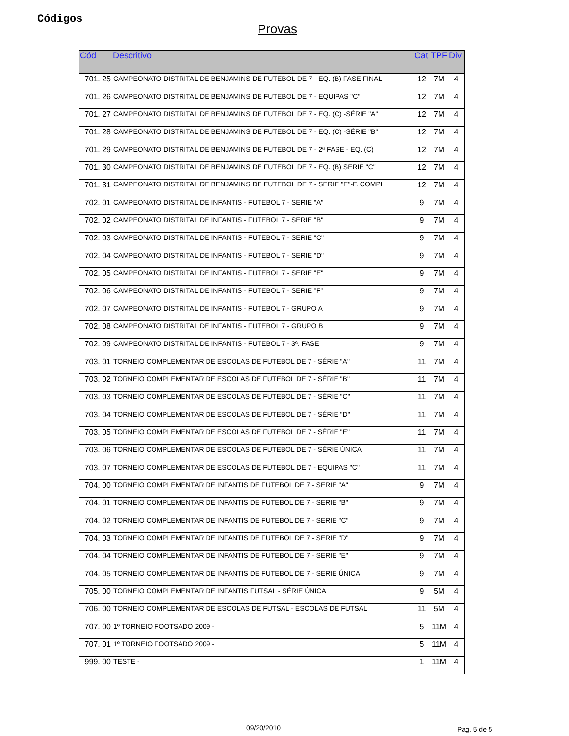Códigos
Provas
| Cód | Descritivo | Cat | TPF | Div |
| --- | --- | --- | --- | --- |
| 701. 25 | CAMPEONATO DISTRITAL DE BENJAMINS DE FUTEBOL DE 7 - EQ. (B) FASE FINAL | 12 | 7M | 4 |
| 701. 26 | CAMPEONATO DISTRITAL DE BENJAMINS DE FUTEBOL DE 7 - EQUIPAS "C" | 12 | 7M | 4 |
| 701. 27 | CAMPEONATO DISTRITAL DE BENJAMINS DE FUTEBOL DE 7 - EQ. (C) -SÉRIE "A" | 12 | 7M | 4 |
| 701. 28 | CAMPEONATO DISTRITAL DE BENJAMINS DE FUTEBOL DE 7 - EQ. (C) -SÉRIE "B" | 12 | 7M | 4 |
| 701. 29 | CAMPEONATO DISTRITAL DE BENJAMINS DE FUTEBOL DE 7 - 2ª FASE - EQ. (C) | 12 | 7M | 4 |
| 701. 30 | CAMPEONATO DISTRITAL DE BENJAMINS DE FUTEBOL DE 7 - EQ. (B) SERIE "C" | 12 | 7M | 4 |
| 701. 31 | CAMPEONATO DISTRITAL DE BENJAMINS DE FUTEBOL DE 7 - SERIE "E"-F. COMPL | 12 | 7M | 4 |
| 702. 01 | CAMPEONATO DISTRITAL DE INFANTIS - FUTEBOL 7 - SERIE "A" | 9 | 7M | 4 |
| 702. 02 | CAMPEONATO DISTRITAL DE INFANTIS - FUTEBOL 7 - SERIE "B" | 9 | 7M | 4 |
| 702. 03 | CAMPEONATO DISTRITAL DE INFANTIS - FUTEBOL 7 - SERIE "C" | 9 | 7M | 4 |
| 702. 04 | CAMPEONATO DISTRITAL DE INFANTIS - FUTEBOL 7 - SERIE "D" | 9 | 7M | 4 |
| 702. 05 | CAMPEONATO DISTRITAL DE INFANTIS - FUTEBOL 7 - SERIE "E" | 9 | 7M | 4 |
| 702. 06 | CAMPEONATO DISTRITAL DE INFANTIS - FUTEBOL 7 - SERIE "F" | 9 | 7M | 4 |
| 702. 07 | CAMPEONATO DISTRITAL DE INFANTIS - FUTEBOL 7 - GRUPO A | 9 | 7M | 4 |
| 702. 08 | CAMPEONATO DISTRITAL DE INFANTIS - FUTEBOL 7 - GRUPO B | 9 | 7M | 4 |
| 702. 09 | CAMPEONATO DISTRITAL DE INFANTIS - FUTEBOL 7 - 3ª. FASE | 9 | 7M | 4 |
| 703. 01 | TORNEIO COMPLEMENTAR DE ESCOLAS DE FUTEBOL DE 7 - SÉRIE "A" | 11 | 7M | 4 |
| 703. 02 | TORNEIO COMPLEMENTAR DE ESCOLAS DE FUTEBOL DE 7 - SÉRIE "B" | 11 | 7M | 4 |
| 703. 03 | TORNEIO COMPLEMENTAR DE ESCOLAS DE FUTEBOL DE 7 - SÉRIE "C" | 11 | 7M | 4 |
| 703. 04 | TORNEIO COMPLEMENTAR DE ESCOLAS DE FUTEBOL DE 7 - SÉRIE "D" | 11 | 7M | 4 |
| 703. 05 | TORNEIO COMPLEMENTAR DE ESCOLAS DE FUTEBOL DE 7 - SÉRIE "E" | 11 | 7M | 4 |
| 703. 06 | TORNEIO COMPLEMENTAR DE ESCOLAS DE FUTEBOL DE 7 - SÉRIE ÚNICA | 11 | 7M | 4 |
| 703. 07 | TORNEIO COMPLEMENTAR DE ESCOLAS DE FUTEBOL DE 7 - EQUIPAS "C" | 11 | 7M | 4 |
| 704. 00 | TORNEIO COMPLEMENTAR DE INFANTIS DE FUTEBOL DE 7 - SERIE "A" | 9 | 7M | 4 |
| 704. 01 | TORNEIO COMPLEMENTAR DE INFANTIS DE FUTEBOL DE 7 - SERIE "B" | 9 | 7M | 4 |
| 704. 02 | TORNEIO COMPLEMENTAR DE INFANTIS DE FUTEBOL DE 7 - SERIE "C" | 9 | 7M | 4 |
| 704. 03 | TORNEIO COMPLEMENTAR DE INFANTIS DE FUTEBOL DE 7 - SERIE "D" | 9 | 7M | 4 |
| 704. 04 | TORNEIO COMPLEMENTAR DE INFANTIS DE FUTEBOL DE 7 - SERIE "E" | 9 | 7M | 4 |
| 704. 05 | TORNEIO COMPLEMENTAR DE INFANTIS DE FUTEBOL DE 7 - SERIE ÚNICA | 9 | 7M | 4 |
| 705. 00 | TORNEIO COMPLEMENTAR DE INFANTIS FUTSAL - SÉRIE ÚNICA | 9 | 5M | 4 |
| 706. 00 | TORNEIO COMPLEMENTAR DE ESCOLAS DE FUTSAL - ESCOLAS DE FUTSAL | 11 | 5M | 4 |
| 707. 00 | 1º TORNEIO FOOTSADO 2009 - | 5 | 11M | 4 |
| 707. 01 | 1º TORNEIO FOOTSADO 2009 - | 5 | 11M | 4 |
| 999. 00 | TESTE - | 1 | 11M | 4 |
09/20/2010 Pag. 5 de 5